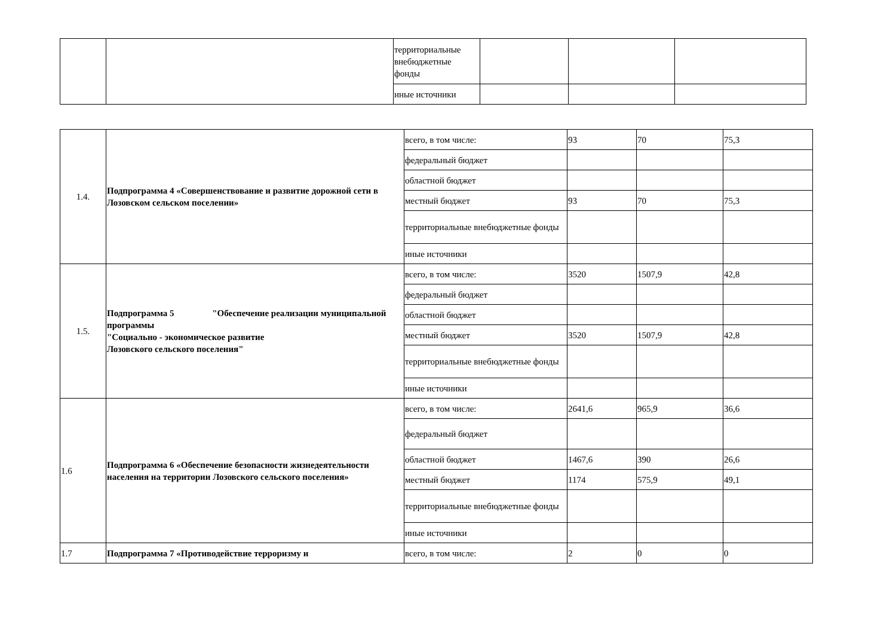| | | территориальные внебюджетные фонды | | | |
| | | иные источники | | | |
| 1.4. | Подпрограмма 4 «Совершенствование и развитие дорожной сети в Лозовском сельском поселении» | всего, в том числе: | 93 | 70 | 75,3 |
| | | федеральный бюджет | | | |
| | | областной бюджет | | | |
| | | местный бюджет | 93 | 70 | 75,3 |
| | | территориальные внебюджетные фонды | | | |
| | | иные источники | | | |
| 1.5. | Подпрограмма 5 "Обеспечение реализации муниципальной программы "Социально - экономическое развитие Лозовского сельского поселения" | всего, в том числе: | 3520 | 1507,9 | 42,8 |
| | | федеральный бюджет | | | |
| | | областной бюджет | | | |
| | | местный бюджет | 3520 | 1507,9 | 42,8 |
| | | территориальные внебюджетные фонды | | | |
| | | иные источники | | | |
| 1.6 | Подпрограмма 6 «Обеспечение безопасности жизнедеятельности населения на территории Лозовского сельского поселения» | всего, в том числе: | 2641,6 | 965,9 | 36,6 |
| | | федеральный бюджет | | | |
| | | областной бюджет | 1467,6 | 390 | 26,6 |
| | | местный бюджет | 1174 | 575,9 | 49,1 |
| | | территориальные внебюджетные фонды | | | |
| | | иные источники | | | |
| 1.7 | Подпрограмма 7 «Противодействие терроризму и | всего, в том числе: | 2 | 0 | 0 |